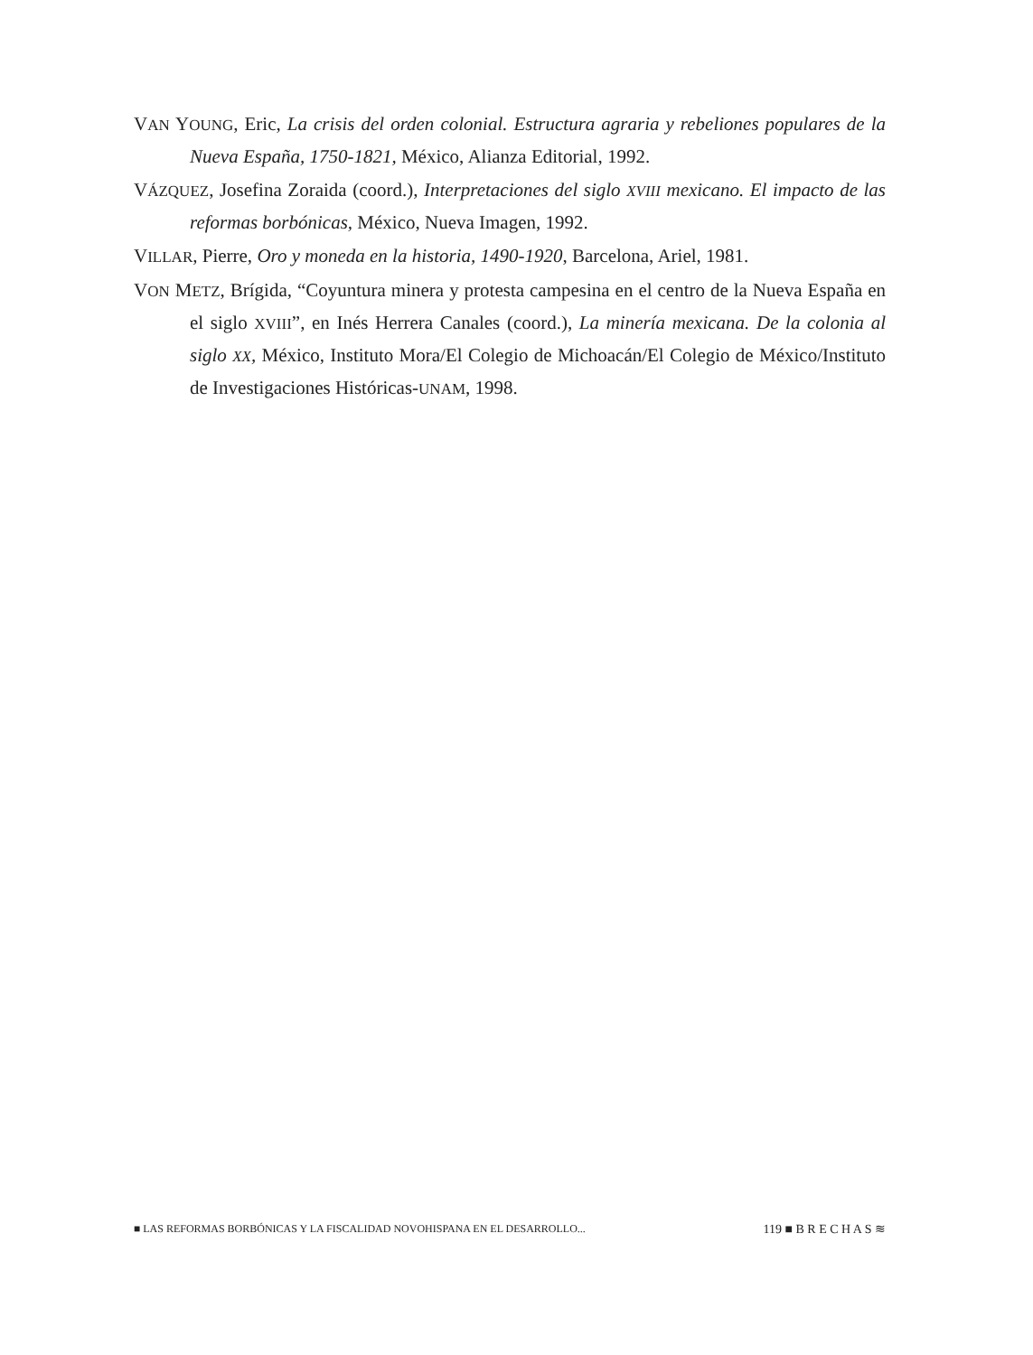VAN YOUNG, Eric, La crisis del orden colonial. Estructura agraria y rebeliones populares de la Nueva España, 1750-1821, México, Alianza Editorial, 1992.
VÁZQUEZ, Josefina Zoraida (coord.), Interpretaciones del siglo XVIII mexicano. El impacto de las reformas borbónicas, México, Nueva Imagen, 1992.
VILLAR, Pierre, Oro y moneda en la historia, 1490-1920, Barcelona, Ariel, 1981.
VON METZ, Brígida, “Coyuntura minera y protesta campesina en el centro de la Nueva España en el siglo XVIII”, en Inés Herrera Canales (coord.), La minería mexicana. De la colonia al siglo XX, México, Instituto Mora/El Colegio de Michoacán/El Colegio de México/Instituto de Investigaciones Históricas-UNAM, 1998.
■ LAS REFORMAS BORBÓNICAS Y LA FISCALIDAD NOVOHISPANA EN EL DESARROLLO... 119 ■ B R E C H A S ≋